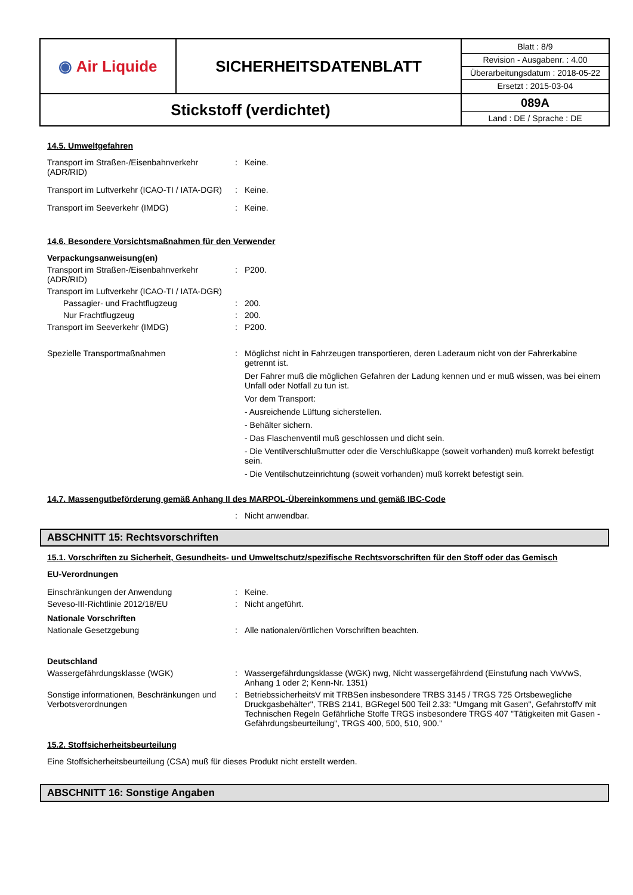| ◉ Air Liquide | SICHERHEITSDATENBLATT | / Blatt : 8/9 / / Revision - Ausgabenr. : 4.00 / / Überarbeitungsdatum : 2018-05-22 / / Ersetzt : 2015-03-04 / |
| Stickstoff (verdichtet) | | 089A Land : DE / Sprache : DE |
14.5. Umweltgefahren
Transport im Straßen-/Eisenbahnverkehr (ADR/RID)
: Keine.
Transport im Luftverkehr (ICAO-TI / IATA-DGR)
: Keine.
Transport im Seeverkehr (IMDG) : Keine.
14.6. Besondere Vorsichtsmaßnahmen für den Verwender
Verpackungsanweisung(en)
Transport im Straßen-/Eisenbahnverkehr (ADR/RID)
: P200.
Transport im Luftverkehr (ICAO-TI / IATA-DGR)
Passagier- und Frachtflugzeug : 200.
Nur Frachtflugzeug : 200.
Transport im Seeverkehr (IMDG) : P200.
Spezielle Transportmaßnahmen : Möglichst nicht in Fahrzeugen transportieren, deren Laderaum nicht von der Fahrerkabine getrennt ist.
Der Fahrer muß die möglichen Gefahren der Ladung kennen und er muß wissen, was bei einem Unfall oder Notfall zu tun ist.
Vor dem Transport:
- Ausreichende Lüftung sicherstellen.
- Behälter sichern.
- Das Flaschenventil muß geschlossen und dicht sein.
- Die Ventilverschlußmutter oder die Verschlußkappe (soweit vorhanden) muß korrekt befestigt sein.
- Die Ventilschutzeinrichtung (soweit vorhanden) muß korrekt befestigt sein.
14.7. Massengutbeförderung gemäß Anhang II des MARPOL-Übereinkommens und gemäß IBC-Code
: Nicht anwendbar.
ABSCHNITT 15: Rechtsvorschriften
15.1. Vorschriften zu Sicherheit, Gesundheits- und Umweltschutz/spezifische Rechtsvorschriften für den Stoff oder das Gemisch
EU-Verordnungen
Einschränkungen der Anwendung : Keine.
Seveso-III-Richtlinie 2012/18/EU : Nicht angeführt.
Nationale Vorschriften
Nationale Gesetzgebung : Alle nationalen/örtlichen Vorschriften beachten.
Deutschland
Wassergefährdungsklasse (WGK) : Wassergefährdungsklasse (WGK) nwg, Nicht wassergefährdend (Einstufung nach VwVwS, Anhang 1 oder 2; Kenn-Nr. 1351)
Sonstige informationen, Beschränkungen und Verbotsverordnungen
: BetriebssicherheitsV mit TRBSen insbesondere TRBS 3145 / TRGS 725 Ortsbewegliche Druckgasbehälter", TRBS 2141, BGRegel 500 Teil 2.33: "Umgang mit Gasen", GefahrstoffV mit Technischen Regeln Gefährliche Stoffe TRGS insbesondere TRGS 407 "Tätigkeiten mit Gasen - Gefährdungsbeurteilung", TRGS 400, 500, 510, 900."
15.2. Stoffsicherheitsbeurteilung
Eine Stoffsicherheitsbeurteilung (CSA) muß für dieses Produkt nicht erstellt werden.
ABSCHNITT 16: Sonstige Angaben